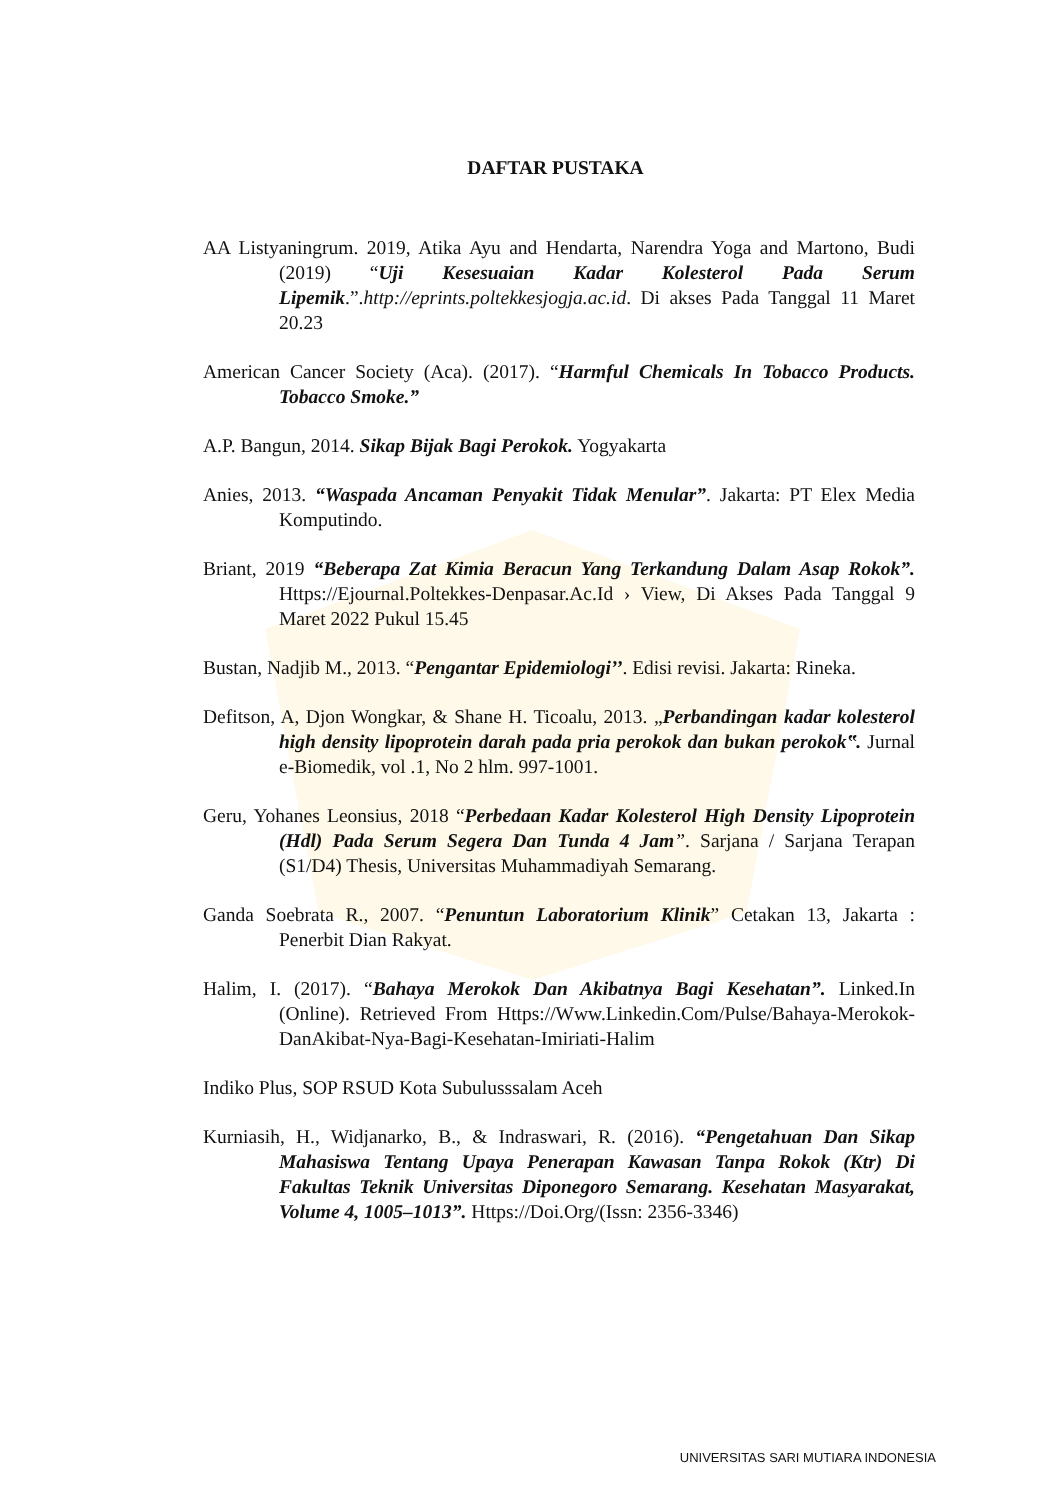DAFTAR PUSTAKA
AA Listyaningrum. 2019, Atika Ayu and Hendarta, Narendra Yoga and Martono, Budi (2019) “Uji Kesesuaian Kadar Kolesterol Pada Serum Lipemik.”.http://eprints.poltekkesjogja.ac.id. Di akses Pada Tanggal 11 Maret 20.23
American Cancer Society (Aca). (2017). “Harmful Chemicals In Tobacco Products. Tobacco Smoke.”
A.P. Bangun, 2014. Sikap Bijak Bagi Perokok. Yogyakarta
Anies, 2013. “Waspada Ancaman Penyakit Tidak Menular”. Jakarta: PT Elex Media Komputindo.
Briant, 2019 “Beberapa Zat Kimia Beracun Yang Terkandung Dalam Asap Rokok”. Https://Ejournal.Poltekkes-Denpasar.Ac.Id › View, Di Akses Pada Tanggal 9 Maret 2022 Pukul 15.45
Bustan, Nadjib M., 2013. “Pengantar Epidemiologi’’. Edisi revisi. Jakarta: Rineka.
Defitson, A, Djon Wongkar, & Shane H. Ticoalu, 2013. „Perbandingan kadar kolesterol high density lipoprotein darah pada pria perokok dan bukan perokok‟. Jurnal e-Biomedik, vol .1, No 2 hlm. 997-1001.
Geru, Yohanes Leonsius, 2018 “Perbedaan Kadar Kolesterol High Density Lipoprotein (Hdl) Pada Serum Segera Dan Tunda 4 Jam”. Sarjana / Sarjana Terapan (S1/D4) Thesis, Universitas Muhammadiyah Semarang.
Ganda Soebrata R., 2007. “Penuntun Laboratorium Klinik” Cetakan 13, Jakarta : Penerbit Dian Rakyat.
Halim, I. (2017). “Bahaya Merokok Dan Akibatnya Bagi Kesehatan”. Linked.In (Online). Retrieved From Https://Www.Linkedin.Com/Pulse/Bahaya-Merokok-DanAkibat-Nya-Bagi-Kesehatan-Imiriati-Halim
Indiko Plus, SOP RSUD Kota Subulusssalam Aceh
Kurniasih, H., Widjanarko, B., & Indraswari, R. (2016). “Pengetahuan Dan Sikap Mahasiswa Tentang Upaya Penerapan Kawasan Tanpa Rokok (Ktr) Di Fakultas Teknik Universitas Diponegoro Semarang. Kesehatan Masyarakat, Volume 4, 1005–1013”. Https://Doi.Org/(Issn: 2356-3346)
UNIVERSITAS SARI MUTIARA INDONESIA